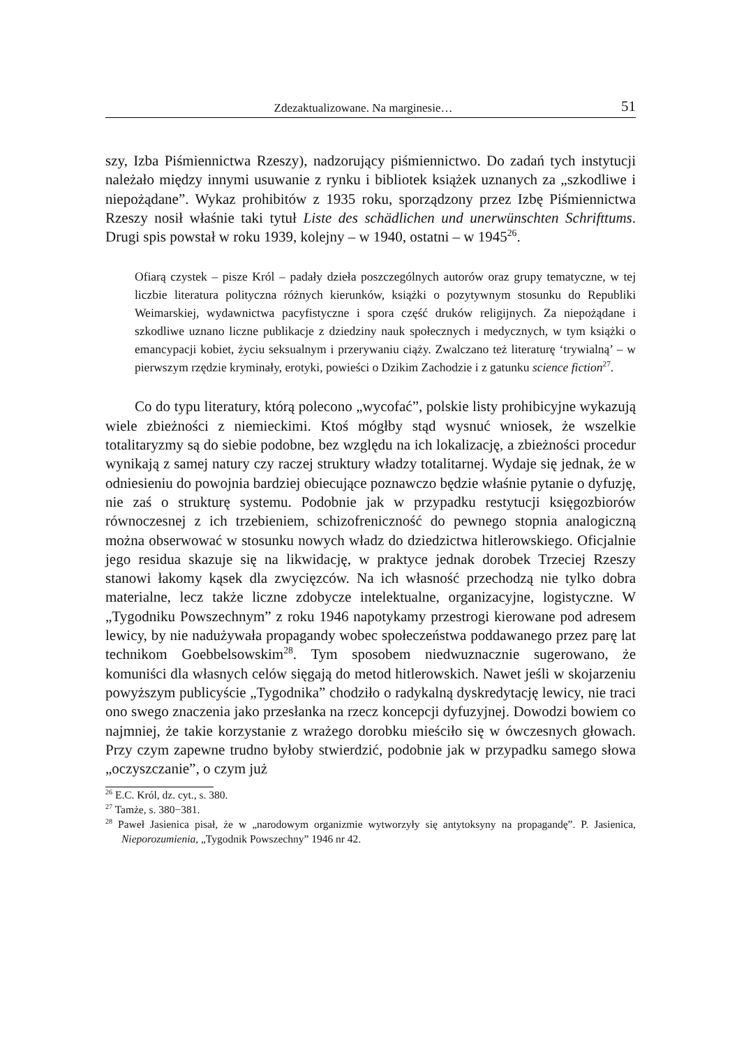Zdezaktualizowane. Na marginesie… 51
szy, Izba Piśmiennictwa Rzeszy), nadzorujący piśmiennictwo. Do zadań tych instytucji należało między innymi usuwanie z rynku i bibliotek książek uznanych za „szkodliwe i niepożądane”. Wykaz prohibitów z 1935 roku, sporządzony przez Izbę Piśmiennictwa Rzeszy nosił właśnie taki tytuł Liste des schädlichen und unerwünschten Schrifttums. Drugi spis powstał w roku 1939, kolejny – w 1940, ostatni – w 1945<sup>26</sup>.
Ofiarą czystek – pisze Król – padały dzieła poszczególnych autorów oraz grupy tematyczne, w tej liczbie literatura polityczna różnych kierunków, książki o pozytywnym stosunku do Republiki Weimarskiej, wydawnictwa pacyfistyczne i spora część druków religijnych. Za niepożądane i szkodliwe uznano liczne publikacje z dziedziny nauk społecznych i medycznych, w tym książki o emancypacji kobiet, życiu seksualnym i przerywaniu ciąży. Zwalczano też literaturę ‘trywialną’ – w pierwszym rzędzie kryminały, erotyki, powieści o Dzikim Zachodzie i z gatunku science fiction<sup>27</sup>.
Co do typu literatury, którą polecono „wycofać”, polskie listy prohibicyjne wykazują wiele zbieżności z niemieckimi. Ktoś mógłby stąd wysnuć wniosek, że wszelkie totalitaryzmy są do siebie podobne, bez względu na ich lokalizację, a zbieżności procedur wynikają z samej natury czy raczej struktury władzy totalitarnej. Wydaje się jednak, że w odniesieniu do powojnia bardziej obiecujące poznawczo będzie właśnie pytanie o dyfuzję, nie zaś o strukturę systemu. Podobnie jak w przypadku restytucji księgozbiorów równoczesnej z ich trzebieniem, schizofreniczność do pewnego stopnia analogiczną można obserwować w stosunku nowych władz do dziedzictwa hitlerowskiego. Oficjalnie jego residua skazuje się na likwidację, w praktyce jednak dorobek Trzeciej Rzeszy stanowi łakomy kąsek dla zwycięzców. Na ich własność przechodzą nie tylko dobra materialne, lecz także liczne zdobycze intelektualne, organizacyjne, logistyczne. W „Tygodniku Powszechnym” z roku 1946 napotykamy przestrogi kierowane pod adresem lewicy, by nie nadużywała propagandy wobec społeczeństwa poddawanego przez parę lat technikom Goebbelsowskim<sup>28</sup>. Tym sposobem niedwuznacznie sugerowano, że komuniści dla własnych celów sięgają do metod hitlerowskich. Nawet jeśli w skojarzeniu powyższym publicyście „Tygodnika” chodziło o radykalną dyskredytację lewicy, nie traci ono swego znaczenia jako przesłanka na rzecz koncepcji dyfuzyjnej. Dowodzi bowiem co najmniej, że takie korzystanie z wrażego dorobku mieściło się w ówczesnych głowach. Przy czym zapewne trudno byłoby stwierdzić, podobnie jak w przypadku samego słowa „oczyszczanie”, o czym już
<sup>26</sup> E.C. Król, dz. cyt., s. 380.
<sup>27</sup> Tamże, s. 380−381.
<sup>28</sup> Paweł Jasienica pisał, że w „narodowym organizmie wytworzyły się antytoksyny na propagandę”. P. Jasienica, Nieporozumienia, „Tygodnik Powszechny” 1946 nr 42.